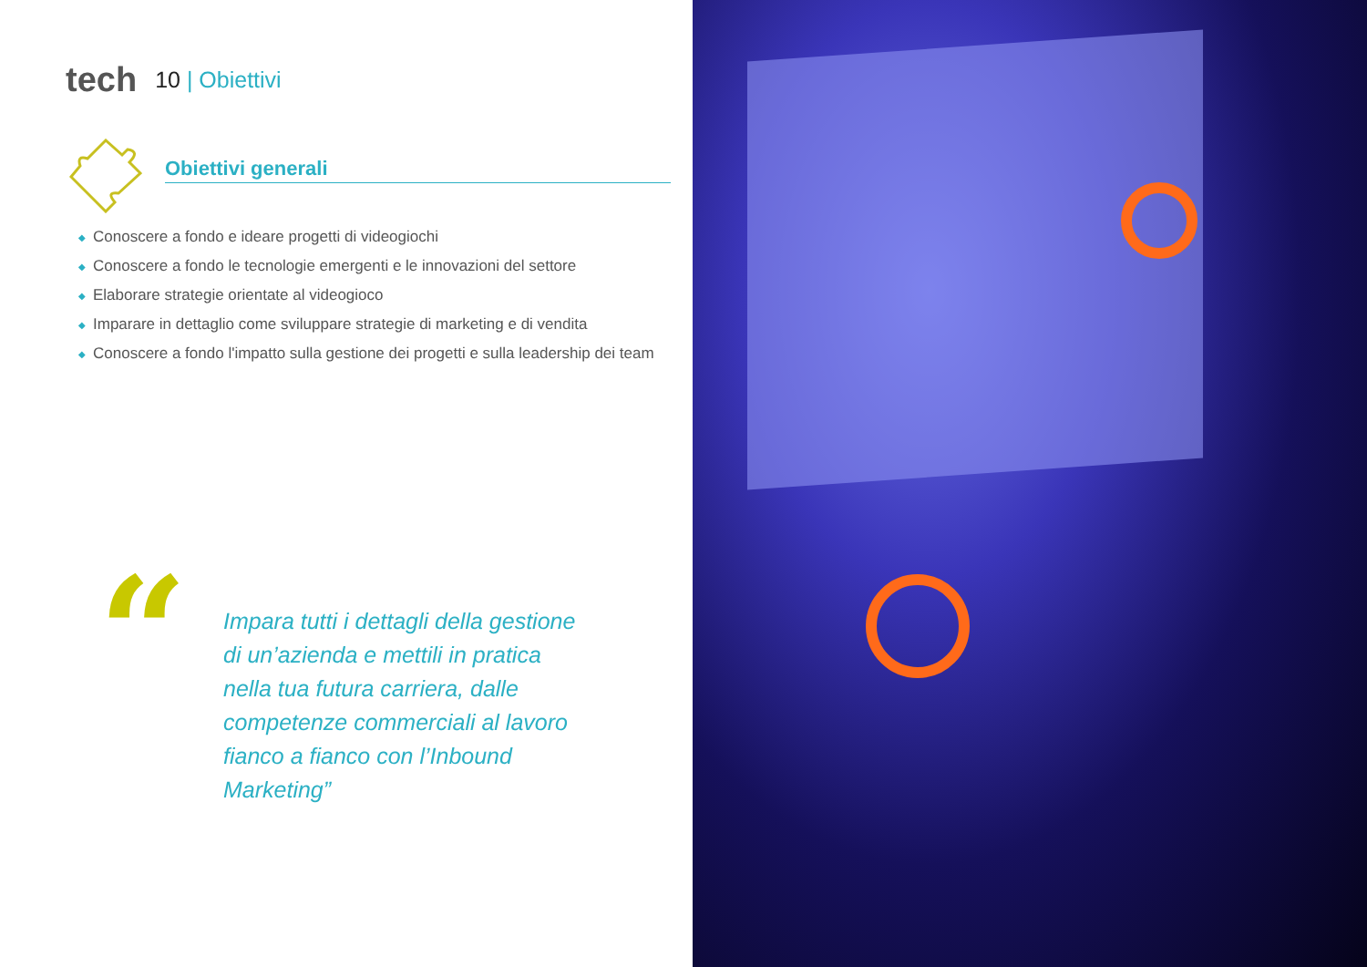tech 10 | Obiettivi
Obiettivi generali
◆ Conoscere a fondo e ideare progetti di videogiochi
◆ Conoscere a fondo le tecnologie emergenti e le innovazioni del settore
◆ Elaborare strategie orientate al videogioco
◆ Imparare in dettaglio come sviluppare strategie di marketing e di vendita
◆ Conoscere a fondo l'impatto sulla gestione dei progetti e sulla leadership dei team
“
Impara tutti i dettagli della gestione di un’azienda e mettili in pratica nella tua futura carriera, dalle competenze commerciali al lavoro fianco a fianco con l’Inbound Marketing”